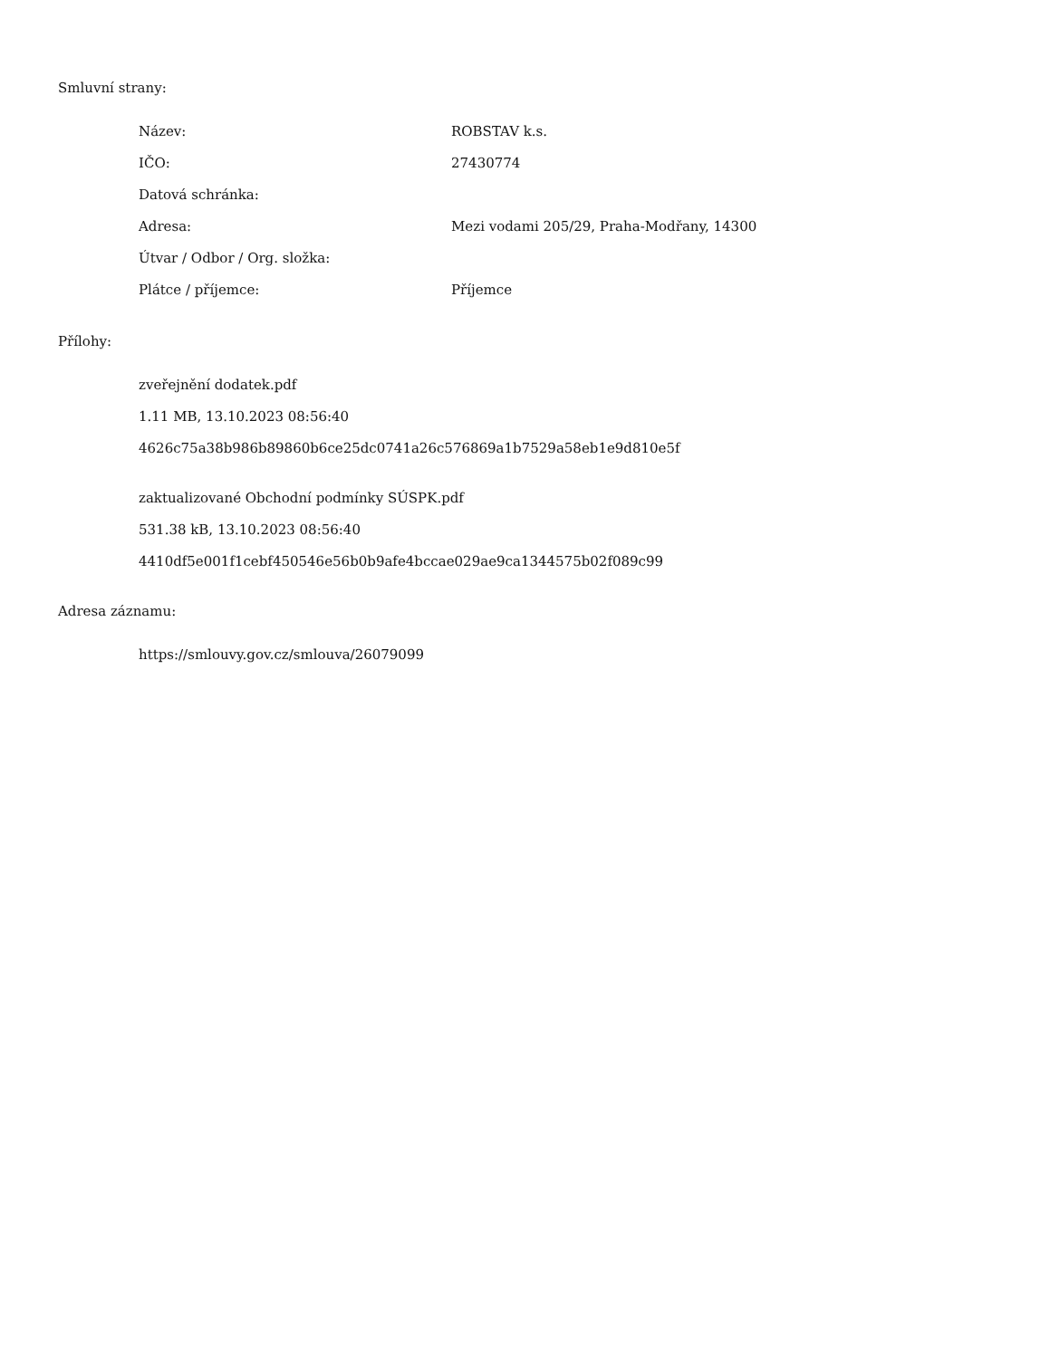Smluvní strany:
| Název: | ROBSTAV k.s. |
| IČO: | 27430774 |
| Datová schránka: | |
| Adresa: | Mezi vodami 205/29, Praha-Modřany, 14300 |
| Útvar / Odbor / Org. složka: | |
| Plátce / příjemce: | Příjemce |
Přílohy:
zveřejnění dodatek.pdf
1.11 MB, 13.10.2023 08:56:40
4626c75a38b986b89860b6ce25dc0741a26c576869a1b7529a58eb1e9d810e5f
zaktualizované Obchodní podmínky SÚSPK.pdf
531.38 kB, 13.10.2023 08:56:40
4410df5e001f1cebf450546e56b0b9afe4bccae029ae9ca1344575b02f089c99
Adresa záznamu:
https://smlouvy.gov.cz/smlouva/26079099